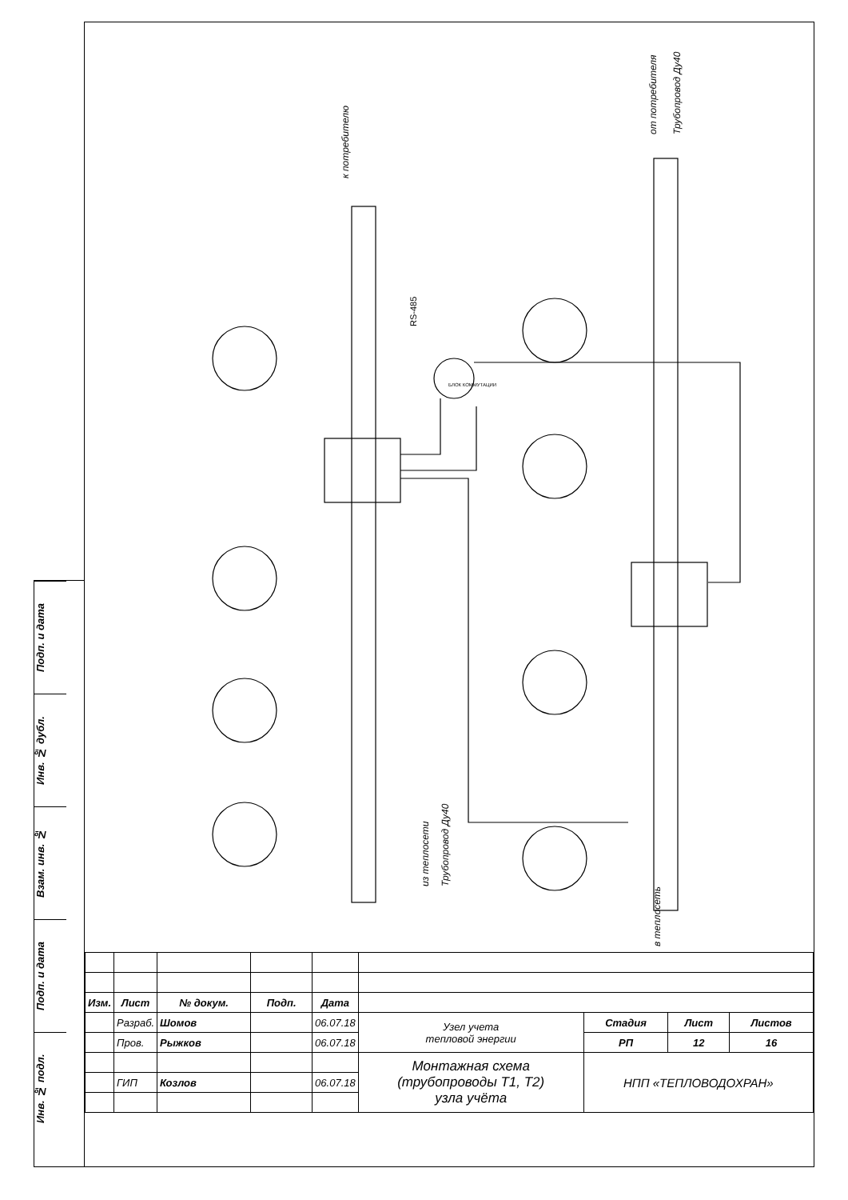Подп. и дата
Инв. № дубл.
Взам. инв. №
Подп. и дата
Инв. № подл.
RS-485
БЛОК КОММУТАЦИИ
к потребителю
от потребителя
Трубопровод Ду40
из теплосети
Трубопровод Ду40
в теплосеть
| Изм. | Лист | № докум. | Подп. | Дата | | | | |
| | Разраб. | Шомов | | 06.07.18 | Узел учета тепловой энергии | Стадия | Лист | Листов |
| | Пров. | Рыжков | | 06.07.18 | | РП | 12 | 16 |
| | | | | | Монтажная схема (трубопроводы Т1, Т2) узла учёта | НПП «ТЕПЛОВОДОХРАН» | | |
| | ГИП | Козлов | | 06.07.18 | | | | |